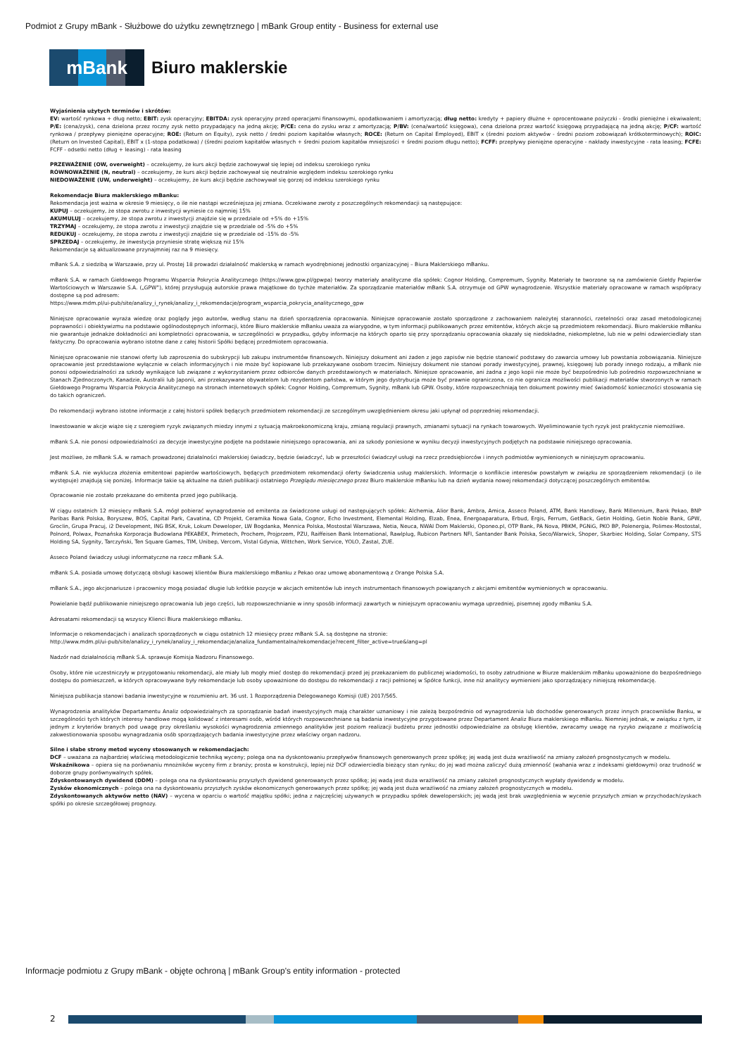Podmiot z Grupy mBank - Służbowe do użytku zewnętrznego | mBank Group entity - Business for external use
mBank
Biuro maklerskie
Wyjaśnienia użytych terminów i skrótów:
EV: wartość rynkowa + dług netto; EBIT: zysk operacyjny; EBITDA: zysk operacyjny przed operacjami finansowymi, opodatkowaniem i amortyzacją; dług netto: kredyty + papiery dłużne + oprocentowane pożyczki - środki pieniężne i ekwiwalent; P/E: (cena/zysk), cena dzielona przez roczny zysk netto przypadający na jedną akcję; P/CE: cena do zysku wraz z amortyzacją; P/BV: (cena/wartość księgowa), cena dzielona przez wartość księgową przypadającą na jedną akcję; P/CF: wartość rynkowa / przepływy pieniężne operacyjne; ROE: (Return on Equity), zysk netto / średni poziom kapitałów własnych; ROCE: (Return on Capital Employed), EBIT x (średni poziom aktywów - średni poziom zobowiązań krótkoterminowych); ROIC: (Return on Invested Capital), EBIT x (1-stopa podatkowa) / (średni poziom kapitałów własnych + średni poziom kapitałów mniejszości + średni poziom długu netto); FCFF: przepływy pieniężne operacyjne - nakłady inwestycyjne - rata leasing; FCFE: FCFF - odsetki netto (dług + leasing) - rata leasing
PRZEWAŻENIE (OW, overweight) – oczekujemy, że kurs akcji będzie zachowywał się lepiej od indeksu szerokiego rynku
RÓWNOWAŻENIE (N, neutral) – oczekujemy, że kurs akcji będzie zachowywał się neutralnie względem indeksu szerokiego rynku
NIEDOWAŻENIE (UW, underweight) – oczekujemy, że kurs akcji będzie zachowywał się gorzej od indeksu szerokiego rynku
Rekomendacje Biura maklerskiego mBanku:
Rekomendacja jest ważna w okresie 9 miesięcy, o ile nie nastąpi wcześniejsza jej zmiana. Oczekiwane zwroty z poszczególnych rekomendacji są następujące:
KUPUJ – oczekujemy, że stopa zwrotu z inwestycji wyniesie co najmniej 15%
AKUMULUJ – oczekujemy, że stopa zwrotu z inwestycji znajdzie się w przedziale od +5% do +15%
TRZYMAJ – oczekujemy, że stopa zwrotu z inwestycji znajdzie się w przedziale od -5% do +5%
REDUKUJ – oczekujemy, że stopa zwrotu z inwestycji znajdzie się w przedziale od -15% do -5%
SPRZEDAJ – oczekujemy, że inwestycja przyniesie stratę większą niż 15%
Rekomendacje są aktualizowane przynajmniej raz na 9 miesięcy.
mBank S.A. z siedzibą w Warszawie, przy ul. Prostej 18 prowadzi działalność maklerską w ramach wyodrębnionej jednostki organizacyjnej – Biura Maklerskiego mBanku.
mBank S.A. w ramach Giełdowego Programu Wsparcia Pokrycia Analitycznego (https://www.gpw.pl/gpwpa) tworzy materiały analityczne dla spółek: Cognor Holding, Compremum, Sygnity. Materiały te tworzone są na zamówienie Giełdy Papierów Wartościowych w Warszawie S.A. („GPW”), której przysługują autorskie prawa majątkowe do tychże materiałów. Za sporządzanie materiałów mBank S.A. otrzymuje od GPW wynagrodzenie. Wszystkie materiały opracowane w ramach współpracy dostępne są pod adresem:
https://www.mdm.pl/ui-pub/site/analizy_i_rynek/analizy_i_rekomendacje/program_wsparcia_pokrycia_analitycznego_gpw
Niniejsze opracowanie wyraża wiedzę oraz poglądy jego autorów, według stanu na dzień sporządzenia opracowania. Niniejsze opracowanie zostało sporządzone z zachowaniem należytej staranności, rzetelności oraz zasad metodologicznej poprawności i obiektywizmu na podstawie ogólnodostępnych informacji, które Biuro maklerskie mBanku uważa za wiarygodne, w tym informacji publikowanych przez emitentów, których akcje są przedmiotem rekomendacji. Biuro maklerskie mBanku nie gwarantuje jednakże dokładności ani kompletności opracowania, w szczególności w przypadku, gdyby informacje na których oparto się przy sporządzaniu opracowania okazały się niedokładne, niekompletne, lub nie w pełni odzwierciedlały stan faktyczny. Do opracowania wybrano istotne dane z całej historii Spółki będącej przedmiotem opracowania.
Niniejsze opracowanie nie stanowi oferty lub zaproszenia do subskrypcji lub zakupu instrumentów finansowych. Niniejszy dokument ani żaden z jego zapisów nie będzie stanowić podstawy do zawarcia umowy lub powstania zobowiązania. Niniejsze opracowanie jest przedstawione wyłącznie w celach informacyjnych i nie może być kopiowane lub przekazywane osobom trzecim. Niniejszy dokument nie stanowi porady inwestycyjnej, prawnej, księgowej lub porady innego rodzaju, a mBank nie ponosi odpowiedzialności za szkody wynikające lub związane z wykorzystaniem przez odbiorców danych przedstawionych w materiałach. Niniejsze opracowanie, ani żadna z jego kopii nie może być bezpośrednio lub pośrednio rozpowszechniane w Stanach Zjednoczonych, Kanadzie, Australii lub Japonii, ani przekazywane obywatelom lub rezydentom państwa, w którym jego dystrybucja może być prawnie ograniczona, co nie ogranicza możliwości publikacji materiałów stworzonych w ramach Giełdowego Programu Wsparcia Pokrycia Analitycznego na stronach internetowych spółek: Cognor Holding, Compremum, Sygnity, mBank lub GPW. Osoby, które rozpowszechniają ten dokument powinny mieć świadomość konieczności stosowania się do takich ograniczeń.
Do rekomendacji wybrano istotne informacje z całej historii spółek będących przedmiotem rekomendacji ze szczególnym uwzględnieniem okresu jaki upłynął od poprzedniej rekomendacji.
Inwestowanie w akcje wiąże się z szeregiem ryzyk związanych miedzy innymi z sytuacją makroekonomiczną kraju, zmianą regulacji prawnych, zmianami sytuacji na rynkach towarowych. Wyeliminowanie tych ryzyk jest praktycznie niemożliwe.
mBank S.A. nie ponosi odpowiedzialności za decyzje inwestycyjne podjęte na podstawie niniejszego opracowania, ani za szkody poniesione w wyniku decyzji inwestycyjnych podjętych na podstawie niniejszego opracowania.
Jest możliwe, że mBank S.A. w ramach prowadzonej działalności maklerskiej świadczy, będzie świadczyć, lub w przeszłości świadczył usługi na rzecz przedsiębiorców i innych podmiotów wymienionych w niniejszym opracowaniu.
mBank S.A. nie wyklucza złożenia emitentowi papierów wartościowych, będących przedmiotem rekomendacji oferty świadczenia usług maklerskich. Informacje o konflikcie interesów powstałym w związku ze sporządzeniem rekomendacji (o ile występuje) znajdują się poniżej. Informacje takie są aktualne na dzień publikacji ostatniego Przeglądu miesięcznego przez Biuro maklerskie mBanku lub na dzień wydania nowej rekomendacji dotyczącej poszczególnych emitentów.
Opracowanie nie zostało przekazane do emitenta przed jego publikacją.
W ciągu ostatnich 12 miesięcy mBank S.A. mógł pobierać wynagrodzenie od emitenta za świadczone usługi od następujących spółek: Alchemia, Alior Bank, Ambra, Amica, Asseco Poland, ATM, Bank Handlowy, Bank Millennium, Bank Pekao, BNP Paribas Bank Polska, Boryszew, BOŚ, Capital Park, Cavatina, CD Projekt, Ceramika Nowa Gala, Cognor, Echo Investment, Elemental Holding, Elzab, Enea, Energoaparatura, Erbud, Ergis, Ferrum, GetBack, Getin Holding, Getin Noble Bank, GPW, Groclin, Grupa Pracuj, i2 Development, ING BSK, Kruk, Lokum Deweloper, LW Bogdanka, Mennica Polska, Mostostal Warszawa, Netia, Neuca, NWAI Dom Maklerski, Oponeo.pl, OTP Bank, PA Nova, PBKM, PGNiG, PKO BP, Polenergia, Polimex-Mostostal, Polnord, Polwax, Poznańska Korporacja Budowlana PEKABEX, Primetech, Prochem, Projprzem, PZU, Raiffeisen Bank International, Rawlplug, Rubicon Partners NFI, Santander Bank Polska, Seco/Warwick, Shoper, Skarbiec Holding, Solar Company, STS Holding SA, Sygnity, Tarczyński, Ten Square Games, TIM, Unibep, Vercom, Vistal Gdynia, Wittchen, Work Service, YOLO, Zastal, ZUE.
Asseco Poland świadczy usługi informatyczne na rzecz mBank S.A.
mBank S.A. posiada umowę dotyczącą obsługi kasowej klientów Biura maklerskiego mBanku z Pekao oraz umowę abonamentową z Orange Polska S.A.
mBank S.A., jego akcjonariusze i pracownicy mogą posiadać długie lub krótkie pozycje w akcjach emitentów lub innych instrumentach finansowych powiązanych z akcjami emitentów wymienionych w opracowaniu.
Powielanie bądź publikowanie niniejszego opracowania lub jego części, lub rozpowszechnianie w inny sposób informacji zawartych w niniejszym opracowaniu wymaga uprzedniej, pisemnej zgody mBanku S.A.
Adresatami rekomendacji są wszyscy Klienci Biura maklerskiego mBanku.
Informacje o rekomendacjach i analizach sporządzonych w ciągu ostatnich 12 miesięcy przez mBank S.A. są dostępne na stronie:
http://www.mdm.pl/ui-pub/site/analizy_i_rynek/analizy_i_rekomendacje/analiza_fundamentalna/rekomendacje?recent_filter_active=true&lang=pl
Nadzór nad działalnością mBank S.A. sprawuje Komisja Nadzoru Finansowego.
Osoby, które nie uczestniczyły w przygotowaniu rekomendacji, ale miały lub mogły mieć dostęp do rekomendacji przed jej przekazaniem do publicznej wiadomości, to osoby zatrudnione w Biurze maklerskim mBanku upoważnione do bezpośredniego dostępu do pomieszczeń, w których opracowywane były rekomendacje lub osoby upoważnione do dostępu do rekomendacji z racji pełnionej w Spółce funkcji, inne niż analitycy wymienieni jako sporządzający niniejszą rekomendację.
Niniejsza publikacja stanowi badania inwestycyjne w rozumieniu art. 36 ust. 1 Rozporządzenia Delegowanego Komisji (UE) 2017/565.
Wynagrodzenia analityków Departamentu Analiz odpowiedzialnych za sporządzanie badań inwestycyjnych mają charakter uznaniowy i nie zależą bezpośrednio od wynagrodzenia lub dochodów generowanych przez innych pracowników Banku, w szczególności tych których interesy handlowe mogą kolidować z interesami osób, wśród których rozpowszechniane są badania inwestycyjne przygotowane przez Departament Analiz Biura maklerskiego mBanku. Niemniej jednak, w związku z tym, iż jednym z kryteriów branych pod uwagę przy określaniu wysokości wynagrodzenia zmiennego analityków jest poziom realizacji budżetu przez jednostki odpowiedzialne za obsługę klientów, zwracamy uwagę na ryzyko związane z możliwością zakwestionowania sposobu wynagradzania osób sporządzających badania inwestycyjne przez właściwy organ nadzoru.
Silne i słabe strony metod wyceny stosowanych w rekomendacjach:
DCF – uważana za najbardziej właściwą metodologicznie techniką wyceny; polega ona na dyskontowaniu przepływów finansowych generowanych przez spółkę; jej wadą jest duża wrażliwość na zmiany założeń prognostycznych w modelu.
Wskaźnikowa – opiera się na porównaniu mnożników wyceny firm z branży; prosta w konstrukcji, lepiej niż DCF odzwierciedla bieżący stan rynku; do jej wad można zaliczyć dużą zmienność (wahania wraz z indeksami giełdowymi) oraz trudność w doborze grupy porównywalnych spółek.
Zdyskontowanych dywidend (DDM) – polega ona na dyskontowaniu przyszłych dywidend generowanych przez spółkę; jej wadą jest duża wrażliwość na zmiany założeń prognostycznych wypłaty dywidendy w modelu.
Zysków ekonomicznych – polega ona na dyskontowaniu przyszłych zysków ekonomicznych generowanych przez spółkę; jej wadą jest duża wrażliwość na zmiany założeń prognostycznych w modelu.
Zdyskontowanych aktywów netto (NAV) – wycena w oparciu o wartość majątku spółki; jedna z najczęściej używanych w przypadku spółek deweloperskich; jej wadą jest brak uwzględnienia w wycenie przyszłych zmian w przychodach/zyskach spółki po okresie szczegółowej prognozy.
Informacje podmiotu z Grupy mBank - objęte ochroną | mBank Group's entity information - protected
2